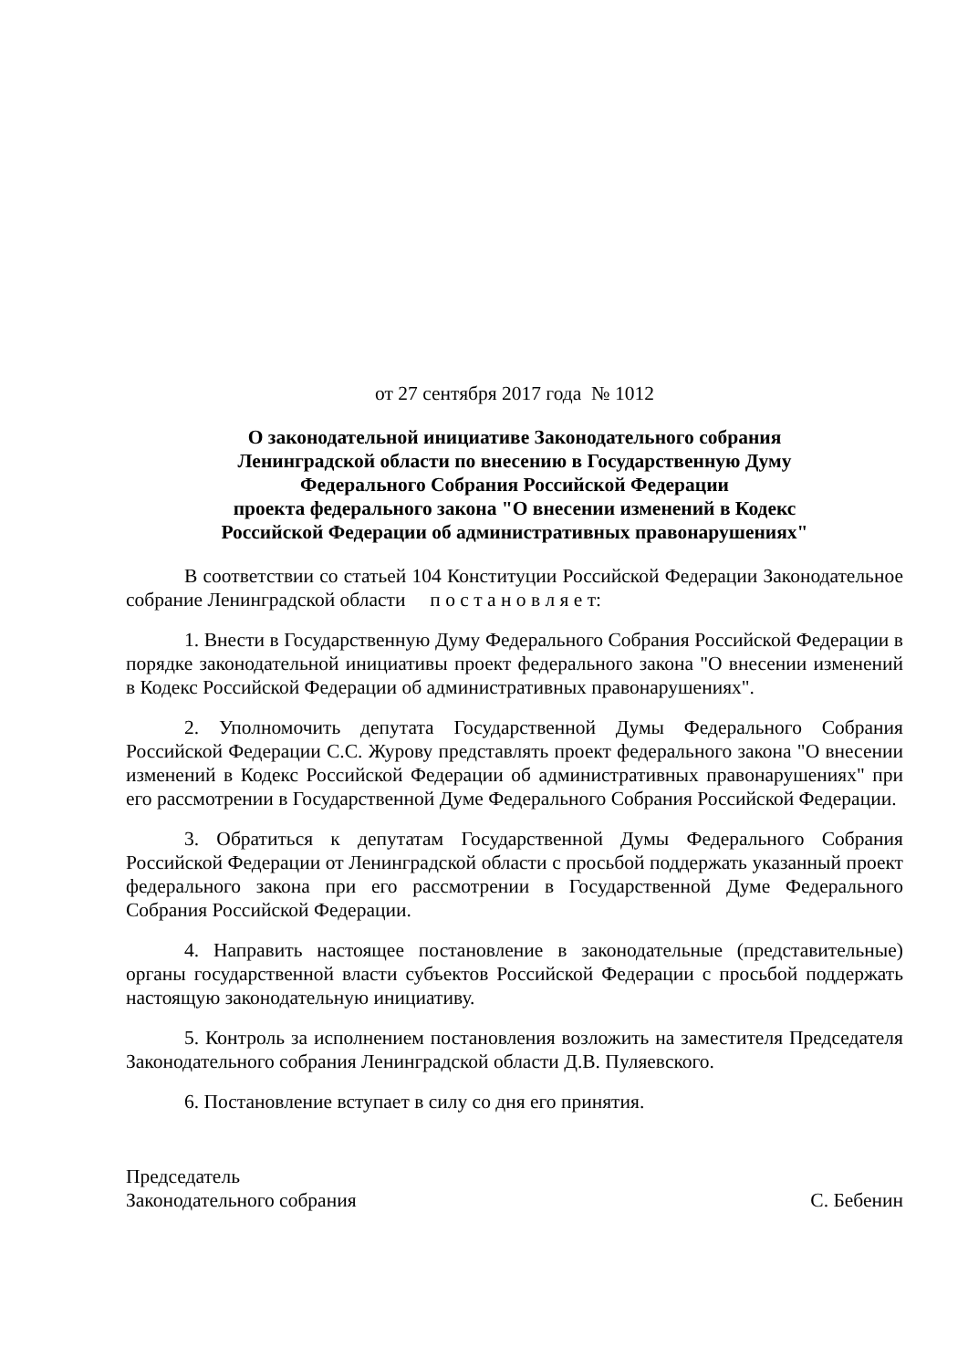от 27 сентября 2017 года № 1012
О законодательной инициативе Законодательного собрания
Ленинградской области по внесению в Государственную Думу
Федерального Собрания Российской Федерации
проекта федерального закона "О внесении изменений в Кодекс
Российской Федерации об административных правонарушениях"
В соответствии со статьей 104 Конституции Российской Федерации Законодательное собрание Ленинградской области п о с т а н о в л я е т:
1. Внести в Государственную Думу Федерального Собрания Российской Федерации в порядке законодательной инициативы проект федерального закона "О внесении изменений в Кодекс Российской Федерации об административных правонарушениях".
2. Уполномочить депутата Государственной Думы Федерального Собрания Российской Федерации С.С. Журову представлять проект федерального закона "О внесении изменений в Кодекс Российской Федерации об административных правонарушениях" при его рассмотрении в Государственной Думе Федерального Собрания Российской Федерации.
3. Обратиться к депутатам Государственной Думы Федерального Собрания Российской Федерации от Ленинградской области с просьбой поддержать указанный проект федерального закона при его рассмотрении в Государственной Думе Федерального Собрания Российской Федерации.
4. Направить настоящее постановление в законодательные (представительные) органы государственной власти субъектов Российской Федерации с просьбой поддержать настоящую законодательную инициативу.
5. Контроль за исполнением постановления возложить на заместителя Председателя Законодательного собрания Ленинградской области Д.В. Пуляевского.
6. Постановление вступает в силу со дня его принятия.
Председатель
Законодательного собрания С. Бебенин